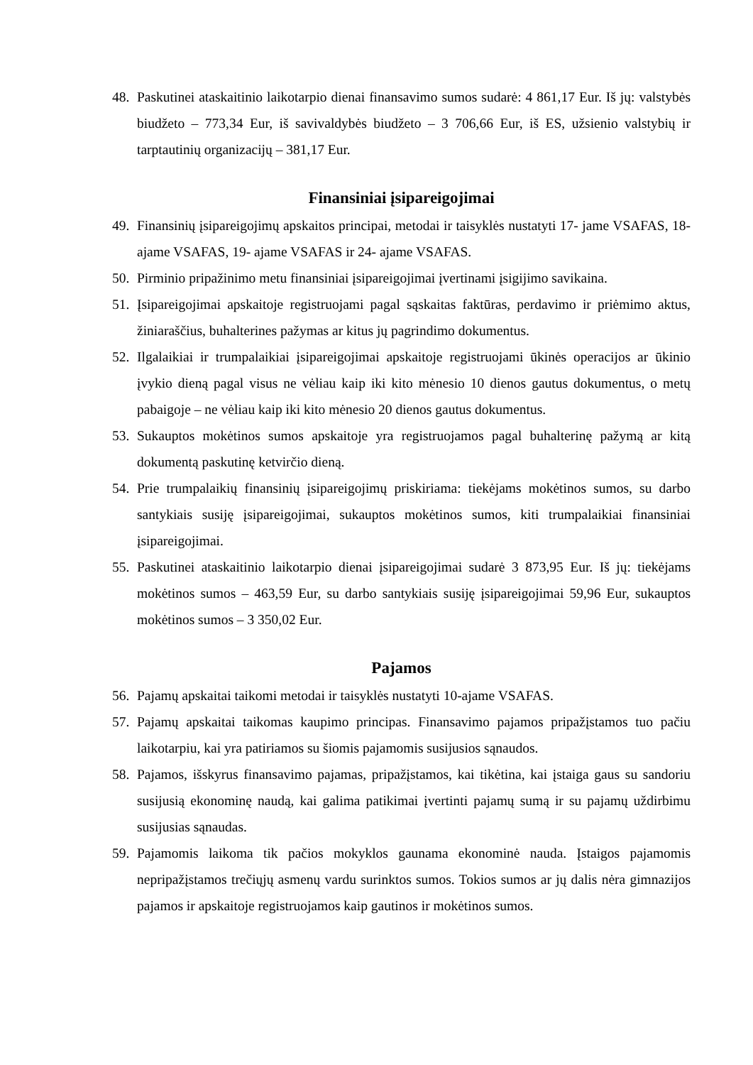48. Paskutinei ataskaitinio laikotarpio dienai finansavimo sumos sudarė: 4 861,17 Eur. Iš jų: valstybės biudžeto – 773,34 Eur, iš savivaldybės biudžeto – 3 706,66 Eur, iš ES, užsienio valstybių ir tarptautinių organizacijų – 381,17 Eur.
Finansiniai įsipareigojimai
49. Finansinių įsipareigojimų apskaitos principai, metodai ir taisyklės nustatyti 17- jame VSAFAS, 18- ajame VSAFAS, 19- ajame VSAFAS ir 24- ajame VSAFAS.
50. Pirminio pripažinimo metu finansiniai įsipareigojimai įvertinami įsigijimo savikaina.
51. Įsipareigojimai apskaitoje registruojami pagal sąskaitas faktūras, perdavimo ir priėmimo aktus, žiniaraščius, buhalterines pažymas ar kitus jų pagrindimo dokumentus.
52. Ilgalaikiai ir trumpalaikiai įsipareigojimai apskaitoje registruojami ūkinės operacijos ar ūkinio įvykio dieną pagal visus ne vėliau kaip iki kito mėnesio 10 dienos gautus dokumentus, o metų pabaigoje – ne vėliau kaip iki kito mėnesio 20 dienos gautus dokumentus.
53. Sukauptos mokėtinos sumos apskaitoje yra registruojamos pagal buhalterinę pažymą ar kitą dokumentą paskutinę ketvirčio dieną.
54. Prie trumpalaikių finansinių įsipareigojimų priskiriama: tiekėjams mokėtinos sumos, su darbo santykiais susiję įsipareigojimai, sukauptos mokėtinos sumos, kiti trumpalaikiai finansiniai įsipareigojimai.
55. Paskutinei ataskaitinio laikotarpio dienai įsipareigojimai sudarė 3 873,95 Eur. Iš jų: tiekėjams mokėtinos sumos – 463,59 Eur, su darbo santykiais susiję įsipareigojimai 59,96 Eur, sukauptos mokėtinos sumos – 3 350,02 Eur.
Pajamos
56. Pajamų apskaitai taikomi metodai ir taisyklės nustatyti 10-ajame VSAFAS.
57. Pajamų apskaitai taikomas kaupimo principas. Finansavimo pajamos pripažįstamos tuo pačiu laikotarpiu, kai yra patiriamos su šiomis pajamomis susijusios sąnaudos.
58. Pajamos, išskyrus finansavimo pajamas, pripažįstamos, kai tikėtina, kai įstaiga gaus su sandoriu susijusią ekonominę naudą, kai galima patikimai įvertinti pajamų sumą ir su pajamų uždirbimu susijusias sąnaudas.
59. Pajamomis laikoma tik pačios mokyklos gaunama ekonominė nauda. Įstaigos pajamomis nepripažįstamos trečiųjų asmenų vardu surinktos sumos. Tokios sumos ar jų dalis nėra gimnazijos pajamos ir apskaitoje registruojamos kaip gautinos ir mokėtinos sumos.